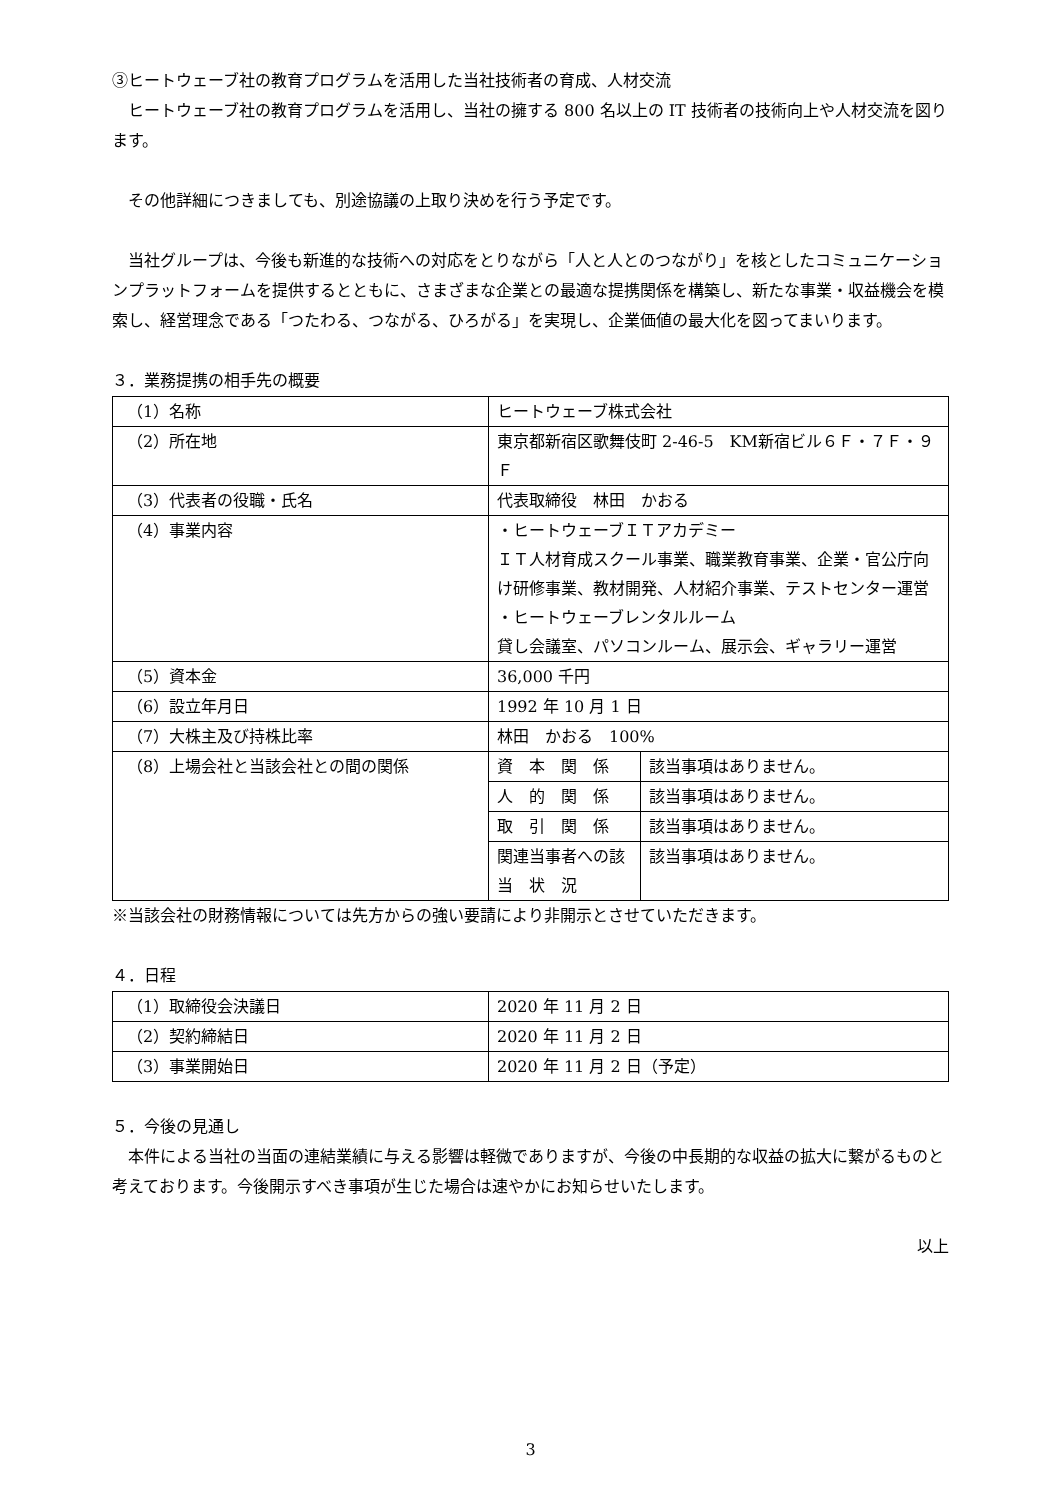③ヒートウェーブ社の教育プログラムを活用した当社技術者の育成、人材交流
　ヒートウェーブ社の教育プログラムを活用し、当社の擁する 800 名以上の IT 技術者の技術向上や人材交流を図ります。
　その他詳細につきましても、別途協議の上取り決めを行う予定です。
　当社グループは、今後も新進的な技術への対応をとりながら「人と人とのつながり」を核としたコミュニケーションプラットフォームを提供するとともに、さまざまな企業との最適な提携関係を構築し、新たな事業・収益機会を模索し、経営理念である「つたわる、つながる、ひろがる」を実現し、企業価値の最大化を図ってまいります。
３．業務提携の相手先の概要
| （1）名称 | ヒートウェーブ株式会社 | |
| （2）所在地 | 東京都新宿区歌舞伎町 2-46-5 KM新宿ビル６Ｆ・７Ｆ・９Ｆ | |
| （3）代表者の役職・氏名 | 代表取締役 林田 かおる | |
| （4）事業内容 | ・ヒートウェーブＩＴアカデミー ＩＴ人材育成スクール事業、職業教育事業、企業・官公庁向け研修事業、教材開発、人材紹介事業、テストセンター運営 ・ヒートウェーブレンタルルーム 貸し会議室、パソコンルーム、展示会、ギャラリー運営 | |
| （5）資本金 | 36,000 千円 | |
| （6）設立年月日 | 1992 年 10 月 1 日 | |
| （7）大株主及び持株比率 | 林田 かおる 100% | |
| （8）上場会社と当該会社との間の関係 | 資 本 関 係 | 該当事項はありません。 |
| | 人 的 関 係 | 該当事項はありません。 |
| | 取 引 関 係 | 該当事項はありません。 |
| | 関連当事者への該 当 状 況 | 該当事項はありません。 |
※当該会社の財務情報については先方からの強い要請により非開示とさせていただきます。
４．日程
| （1）取締役会決議日 | 2020 年 11 月 2 日 |
| （2）契約締結日 | 2020 年 11 月 2 日 |
| （3）事業開始日 | 2020 年 11 月 2 日（予定） |
５．今後の見通し
　本件による当社の当面の連結業績に与える影響は軽微でありますが、今後の中長期的な収益の拡大に繋がるものと考えております。今後開示すべき事項が生じた場合は速やかにお知らせいたします。
以上
3